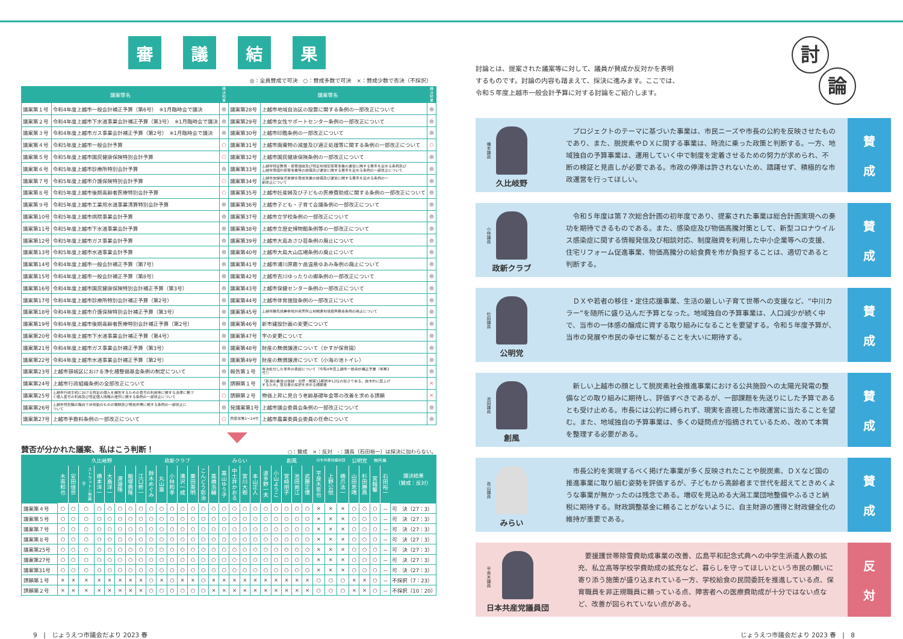審 議 結 果
◎：全員賛成で可決　○：賛成多数で可決　×：賛成少数で否決（不採択）
| 議案等名 | | 議決結果 | 議案等名 | | 議決結果 |
| --- | --- | --- | --- | --- | --- |
| 議案第１号 | 令和4年度上越市一般会計補正予算（第6号） ※1月臨時会で議決 | ◎ | 議案第28号 | 上越市地域自治区の設置に関する条例の一部改正について | ◎ |
| 議案第２号 | 令和4年度上越市下水道事業会計補正予算（第3号） ※1月臨時会で議決 | ◎ | 議案第29号 | 上越市女性サポートセンター条例の一部改正について | ◎ |
| 議案第３号 | 令和4年度上越市ガス事業会計補正予算（第2号） ※1月臨時会で議決 | ◎ | 議案第30号 | 上越市印鑑条例の一部改正について | ◎ |
| 議案第４号 | 令和5年度上越市一般会計予算 | ○ | 議案第31号 | 上越市廃棄物の減量及び適正処理等に関する条例の一部改正について | ○ |
| 議案第５号 | 令和5年度上越市国民健康保険特別会計予算 | ○ | 議案第32号 | 上越市国民健康保険条例の一部改正について | ◎ |
| 議案第６号 | 令和5年度上越市診療所特別会計予算 | ◎ | 議案第33号 | 上越市特定教育・保育施設及び特定地域型保育事業の運営に関する基準を定める条例及び 上越市家庭的保育事業等の設備及び運営に関する基準を定める条例の一部改正について | ◎ |
| 議案第７号 | 令和5年度上越市介護保険特別会計予算 | ○ | 議案第34号 | 上越市放課後児童健全育成事業の設備及び運営に関する基準を定める条例の一 部改正について | ◎ |
| 議案第８号 | 令和5年度上越市後期高齢者医療特別会計予算 | ○ | 議案第35号 | 上越市妊産婦及び子どもの医療費助成に関する条例の一部改正について | ◎ |
| 議案第９号 | 令和5年度上越市工業用水道事業清算特別会計予算 | ◎ | 議案第36号 | 上越市子ども・子育て会議条例の一部改正について | ◎ |
| 議案第10号 | 令和5年度上越市病院事業会計予算 | ◎ | 議案第37号 | 上越市立学校条例の一部改正について | ◎ |
| 議案第11号 | 令和5年度上越市下水道事業会計予算 | ◎ | 議案第38号 | 上越市立歴史博物館条例等の一部改正について | ◎ |
| 議案第12号 | 令和5年度上越市ガス事業会計予算 | ◎ | 議案第39号 | 上越市大島あさひ荘条例の廃止について | ◎ |
| 議案第13号 | 令和5年度上越市水道事業会計予算 | ◎ | 議案第40号 | 上越市大島大山広場条例の廃止について | ◎ |
| 議案第14号 | 令和4年度上越市一般会計補正予算（第7号） | ◎ | 議案第41号 | 上越市浦川原霧ケ岳温泉ゆあみ条例の廃止について | ◎ |
| 議案第15号 | 令和4年度上越市一般会計補正予算（第8号） | ◎ | 議案第42号 | 上越市吉川ゆったりの郷条例の一部改正について | ◎ |
| 議案第16号 | 令和4年度上越市国民健康保険特別会計補正予算（第3号） | ◎ | 議案第43号 | 上越市保健センター条例の一部改正について | ◎ |
| 議案第17号 | 令和4年度上越市診療所特別会計補正予算（第2号） | ◎ | 議案第44号 | 上越市体育施設条例の一部改正について | ◎ |
| 議案第18号 | 令和4年度上越市介護保険特別会計補正予算（第3号） | ◎ | 議案第45号 | 上越市勝馬投票券場外発売所立地関連地域振興基金条例の廃止について | ◎ |
| 議案第19号 | 令和4年度上越市後期高齢者医療特別会計補正予算（第2号） | ◎ | 議案第46号 | 新市建設計画の変更について | ◎ |
| 議案第20号 | 令和4年度上越市下水道事業会計補正予算（第4号） | ◎ | 議案第47号 | 字の変更について | ◎ |
| 議案第21号 | 令和4年度上越市ガス事業会計補正予算（第3号） | ◎ | 議案第48号 | 財産の無償譲渡について（かすが保育園） | ◎ |
| 議案第22号 | 令和4年度上越市水道事業会計補正予算（第2号） | ◎ | 議案第49号 | 財産の無償譲渡について（小海の池トイレ） | ◎ |
| 議案第23号 | 上越市頸城区における浄化槽整備基金条例の制定について | ◎ | 報告第１号 | 専決処分した事件の承認について（令和4年度上越市一般会計補正予算（専第3 号）） | ◎ |
| 議案第24号 | 上越市行政組織条例の全部改正について | ◎ | 請願第１号 | 「新潟の最賃は信越・北陸・関東13都県中12位の低さである。抜本的に底上げ するため」意見書の採択を求める請願書 | × |
| 議案第25号 | 上越市行政手続における特定の個人を識別するための番号の利用等に関する法律に基づ く個人番号の利用及び特定個人情報の提供に関する条例の一部改正について | ○ | 請願第２号 | 物価上昇に見合う老齢基礎年金等の改善を求める請願 | × |
| 議案第26号 | 上越市特別職の職員で非常勤のものの報酬及び費用弁償に関する条例の一部改正に ついて | ◎ | 発議案第1号 | 上越市議会委員会条例の一部改正について | ◎ |
| 議案第27号 | 上越市手数料条例の一部改正について | ○ | 同意案第1～24号 | 上越市農業委員会委員の任命について | ◎ |
賛否が分かれた議案、私はこう判断！ ○：賛成　×：反対　-：議長（石田裕一）は採決に加わらない。
| | 久比岐野 | | | | | | | | 政新クラブ | | | | | | みらい | | | | | | 創風 | | | | 日本共産党議員団 | | | 公明党 | | 無所属 | | 議決結果 （賛成：反対） |
| --- | --- | --- | --- | --- | --- | --- | --- | --- | --- | --- | --- | --- | --- | --- | --- | --- | --- | --- | --- | --- | --- | --- | --- | --- | --- | --- | --- | --- | --- | --- | --- | --- |
| | 木南和也 | 安田佳世 | ストラットン恵美子 | 橋本洋一 | 大島洋一 | 渡邉隆 | 飯塚義隆 | 江口修一 | 鈴木めぐみ | 丸山章 | 小林和孝 | 滝沢一成 | 栗田英明 | こんどう彰治 | 高橋浩輔 | 高山ゆう子 | 中土井かおる | 宮川大樹 | 本山正人 | 波多野一夫 | 小山ようこ | 宮崎朋子 | 池田尚江 | 武藤正信 | 平良木哲也 | 上野公悦 | 橋爪法一 | 山田忠晴 | 杉田勝典 | 宮越馨 | 石田裕一 | |
| 議案第４号 | ○ | ○ | ○ | ○ | ○ | ○ | ○ | ○ | ○ | ○ | ○ | ○ | ○ | ○ | ○ | ○ | ○ | ○ | ○ | ○ | ○ | ○ | ○ | ○ | × | × | × | ○ | ○ | ○ | － | 可 決（27：3） |
| 議案第５号 | ○ | ○ | ○ | ○ | ○ | ○ | ○ | ○ | ○ | ○ | ○ | ○ | ○ | ○ | ○ | ○ | ○ | ○ | ○ | ○ | ○ | ○ | ○ | ○ | × | × | × | ○ | ○ | ○ | － | 可 決（27：3） |
| 議案第７号 | ○ | ○ | ○ | ○ | ○ | ○ | ○ | ○ | ○ | ○ | ○ | ○ | ○ | ○ | ○ | ○ | ○ | ○ | ○ | ○ | ○ | ○ | ○ | ○ | × | × | × | ○ | ○ | ○ | － | 可 決（27：3） |
| 議案第８号 | ○ | ○ | ○ | ○ | ○ | ○ | ○ | ○ | ○ | ○ | ○ | ○ | ○ | ○ | ○ | ○ | ○ | ○ | ○ | ○ | ○ | ○ | ○ | ○ | × | × | × | ○ | ○ | ○ | － | 可 決（27：3） |
| 議案第25号 | ○ | ○ | ○ | ○ | ○ | ○ | ○ | ○ | ○ | ○ | ○ | ○ | ○ | ○ | ○ | ○ | ○ | ○ | ○ | ○ | ○ | ○ | ○ | ○ | × | × | × | ○ | ○ | ○ | － | 可 決（27：3） |
| 議案第27号 | ○ | ○ | ○ | ○ | ○ | ○ | ○ | ○ | ○ | ○ | ○ | ○ | ○ | ○ | ○ | ○ | ○ | ○ | ○ | ○ | ○ | ○ | ○ | ○ | × | × | × | ○ | ○ | ○ | － | 可 決（27：3） |
| 議案第31号 | ○ | ○ | ○ | ○ | ○ | ○ | ○ | ○ | ○ | ○ | ○ | ○ | ○ | ○ | ○ | ○ | ○ | ○ | ○ | ○ | ○ | ○ | ○ | ○ | × | × | × | ○ | ○ | ○ | － | 可 決（27：3） |
| 請願第１号 | × | × | × | × | × | × | × | × | ○ | × | ○ | × | × | ○ | × | × | × | × | × | × | × | × | × | × | ○ | ○ | ○ | × | × | ○ | － | 不採択（7：23） |
| 請願第２号 | × | × | × | × | × | × | × | × | ○ | ○ | ○ | ○ | ○ | ○ | × | × | × | × | × | × | × | × | × | × | ○ | ○ | ○ | × | × | ○ | － | 不採択（10：20） |
討論とは、提案された議案等に対して、議員が賛成か反対かを表明
するものです。討論の内容も踏まえて、採決に進みます。ここでは、
令和５年度上越市一般会計予算に対する討論をご紹介します。
討
論
橋本議員
久比岐野
　プロジェクトのテーマに基づいた事業は、市民ニーズや市長の公約を反映させたものであり、また、脱炭素やＤＸに関する事業は、時流に乗った政策と判断する。一方、地域独自の予算事業は、運用していく中で制度を定着させるための努力が求められ、不断の検証と見直しが必要である。市政の停滞は許されないため、躊躇せず、積極的な市政運営を行ってほしい。
賛
成
小林議員
政新クラブ
　令和５年度は第７次総合計画の初年度であり、提案された事業は総合計画実現への奏功を期待できるものである。また、感染症及び物価高騰対策として、新型コロナウイルス感染症に関する情報発信及び相談対応、制度融資を利用した中小企業等への支援、住宅リフォーム促進事業、物価高騰分の給食費を市が負担することは、適切であると判断する。
賛
成
杉田議員
公明党
　ＤＸや若者の移住・定住応援事業、生活の厳しい子育て世帯への支援など、“中川カラー”を随所に盛り込んだ予算となった。地域独自の予算事業は、人口減少が続く中で、当市の一体感の醸成に資する取り組みになることを要望する。令和５年度予算が、当市の発展や市民の幸せに繋がることを大いに期待する。
賛
成
池田議員
創風
　新しい上越市の顔として脱炭素社会推進事業における公共施設への太陽光発電の整備などの取り組みに期待し、評価すべきであるが、一部課題を先送りにした予算であるとも受け止める。市長には公約に縛られず、現実を直視した市政運営に当たることを望む。また、地域独自の予算事業は、多くの疑問点が指摘されているため、改めて本質を整理する必要がある。
賛
成
高山議員
みらい
　市長公約を実現するべく掲げた事業が多く反映されたことや脱炭素、ＤＸなど国の推進事業に取り組む姿勢を評価するが、子どもから高齢者まで世代を超えてときめくような事業が無かったのは残念である。増収を見込める大潟工業団地整備やふるさと納税に期待する。財政調整基金に頼ることがないように、自主財源の獲得と財政健全化の維持が重要である。
賛
成
平良木議員
日本共産党議員団
　要援護世帯除雪費助成事業の改善、広島平和記念式典への中学生派遣人数の拡充、私立高等学校学費助成の拡充など、暮らしを守ってほしいという市民の願いに寄り添う施策が盛り込まれている一方、学校給食の民間委託を推進している点、保育職員を非正規職員に頼っている点、障害者への医療費助成が十分ではない点など、改善が図られていない点がある。
反
対
9　|　じょうえつ市議会だより 2023 春 じょうえつ市議会だより 2023 春　|　8